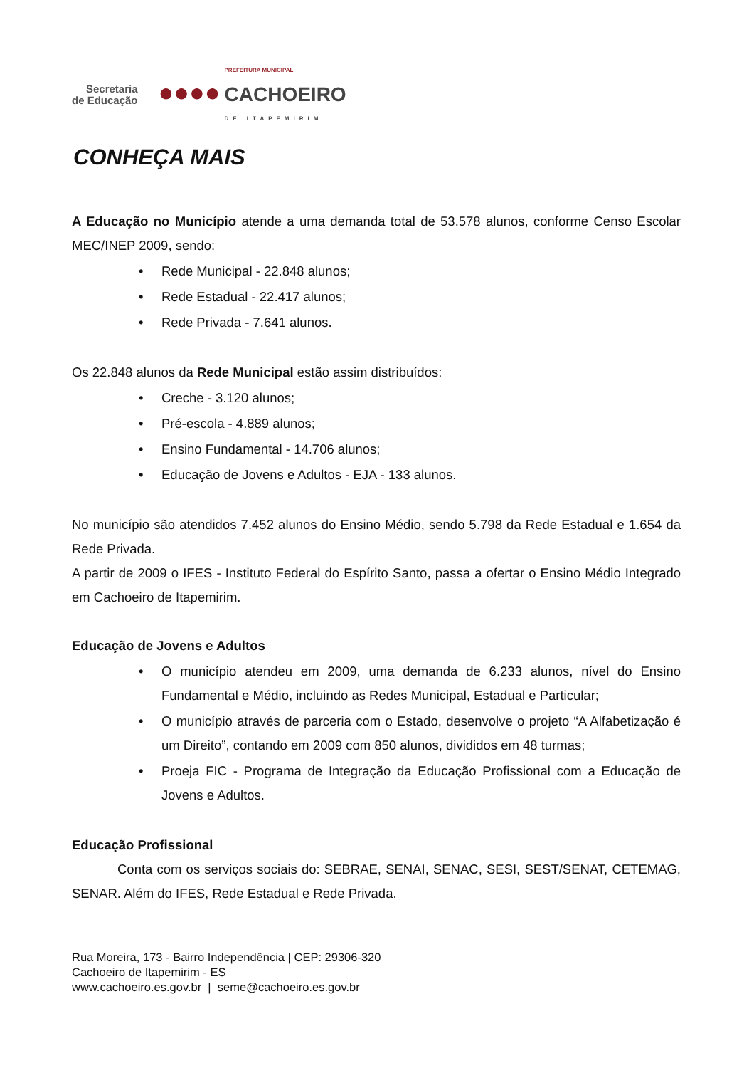Secretaria
de Educação
●●●●
PREFEITURA MUNICIPAL
CACHOEIRO
DE ITAPEMIRIM
CONHEÇA MAIS
A Educação no Município atende a uma demanda total de 53.578 alunos, conforme Censo Escolar MEC/INEP 2009, sendo:
• Rede Municipal - 22.848 alunos;
• Rede Estadual - 22.417 alunos;
• Rede Privada - 7.641 alunos.
Os 22.848 alunos da Rede Municipal estão assim distribuídos:
• Creche - 3.120 alunos;
• Pré-escola - 4.889 alunos;
• Ensino Fundamental - 14.706 alunos;
• Educação de Jovens e Adultos - EJA - 133 alunos.
No município são atendidos 7.452 alunos do Ensino Médio, sendo 5.798 da Rede Estadual e 1.654 da Rede Privada.
A partir de 2009 o IFES - Instituto Federal do Espírito Santo, passa a ofertar o Ensino Médio Integrado em Cachoeiro de Itapemirim.
Educação de Jovens e Adultos
• O município atendeu em 2009, uma demanda de 6.233 alunos, nível do Ensino Fundamental e Médio, incluindo as Redes Municipal, Estadual e Particular;
• O município através de parceria com o Estado, desenvolve o projeto “A Alfabetização é um Direito”, contando em 2009 com 850 alunos, divididos em 48 turmas;
• Proeja FIC - Programa de Integração da Educação Profissional com a Educação de Jovens e Adultos.
Educação Profissional
Conta com os serviços sociais do: SEBRAE, SENAI, SENAC, SESI, SEST/SENAT, CETEMAG, SENAR. Além do IFES, Rede Estadual e Rede Privada.
Rua Moreira, 173 - Bairro Independência | CEP: 29306-320
Cachoeiro de Itapemirim - ES
www.cachoeiro.es.gov.br | seme@cachoeiro.es.gov.br